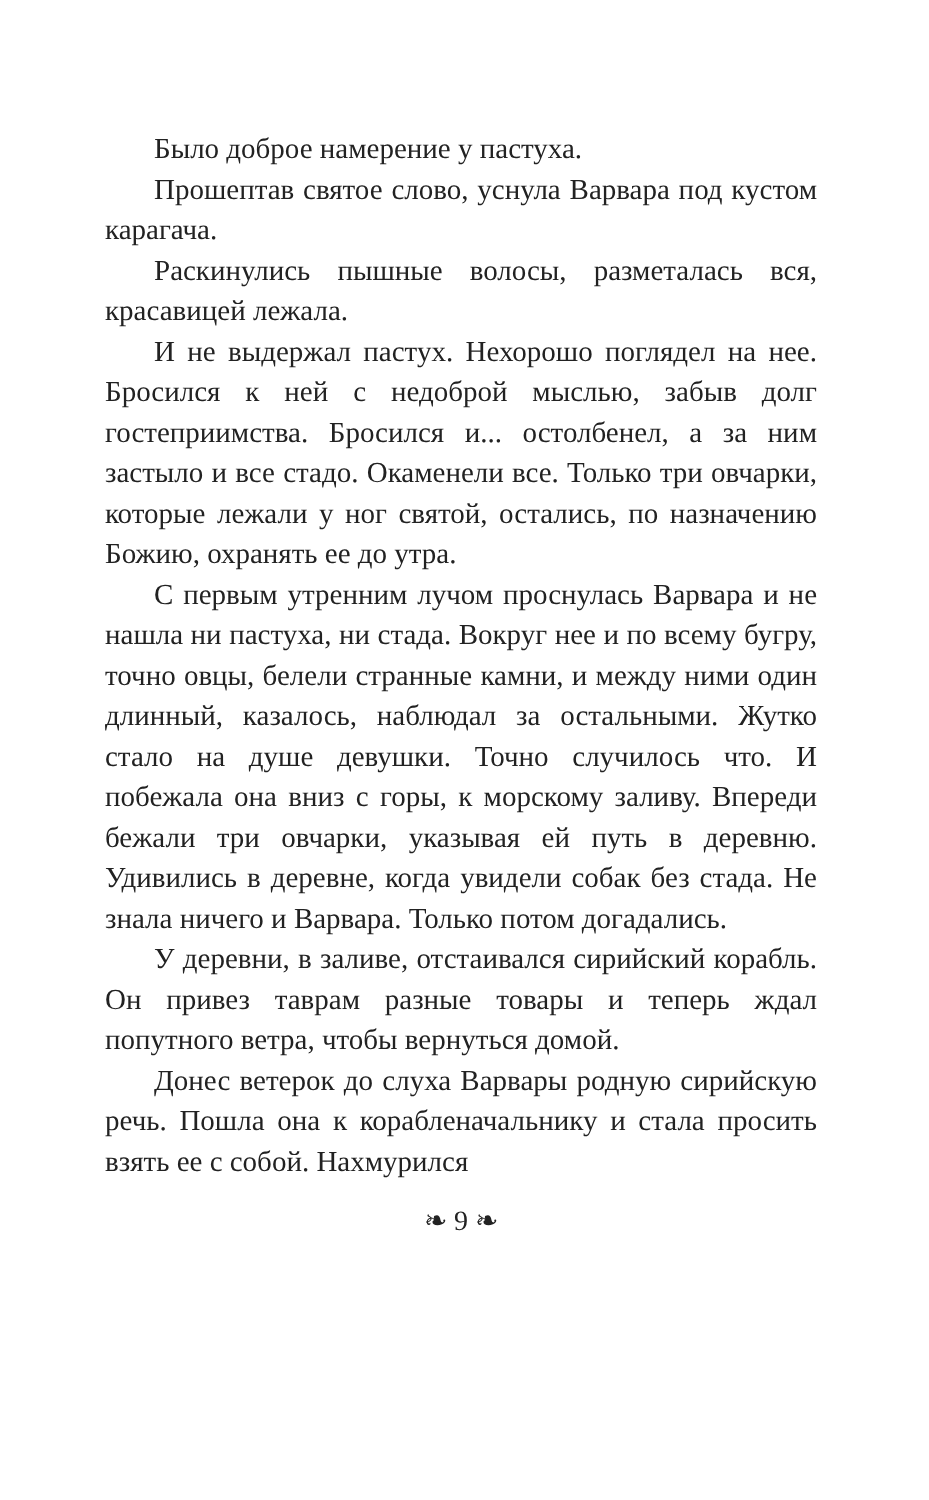Было доброе намерение у пастуха.
Прошептав святое слово, уснула Варвара под кустом карагача.
Раскинулись пышные волосы, разметалась вся, красавицей лежала.
И не выдержал пастух. Нехорошо поглядел на нее. Бросился к ней с недоброй мыслью, забыв долг гостеприимства. Бросился и... остолбенел, а за ним застыло и все стадо. Окаменели все. Только три овчарки, которые лежали у ног святой, остались, по назначению Божию, охранять ее до утра.
С первым утренним лучом проснулась Варвара и не нашла ни пастуха, ни стада. Вокруг нее и по всему бугру, точно овцы, белели странные камни, и между ними один длинный, казалось, наблюдал за остальными. Жутко стало на душе девушки. Точно случилось что. И побежала она вниз с горы, к морскому заливу. Впереди бежали три овчарки, указывая ей путь в деревню. Удивились в деревне, когда увидели собак без стада. Не знала ничего и Варвара. Только потом догадались.
У деревни, в заливе, отстаивался сирийский корабль. Он привез таврам разные товары и теперь ждал попутного ветра, чтобы вернуться домой.
Донес ветерок до слуха Варвары родную сирийскую речь. Пошла она к корабленачальнику и стала просить взять ее с собой. Нахмурился
❧ 9 ❧